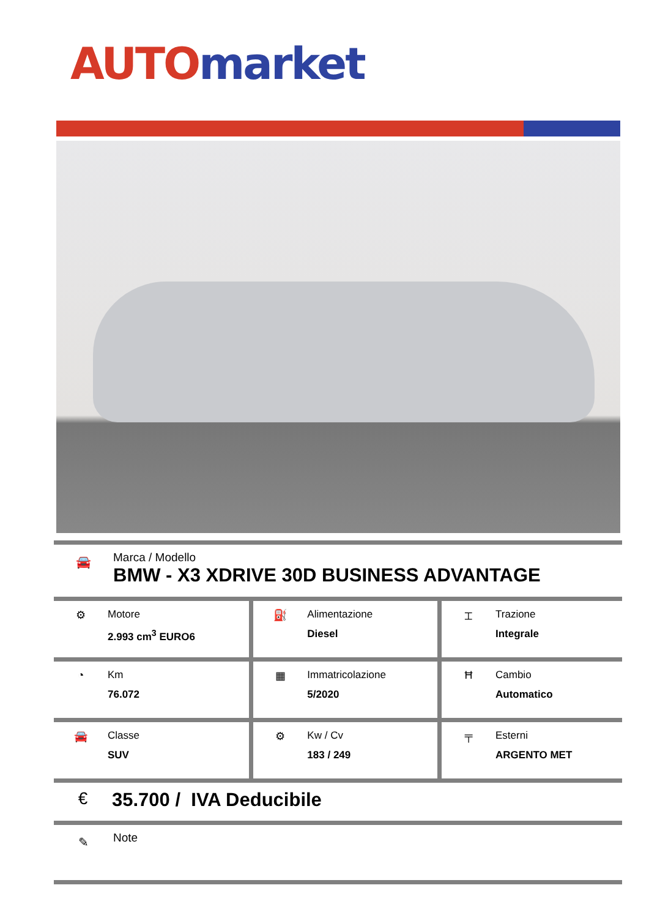AUTO market
🚘
Marca / Modello
BMW - X3 XDRIVE 30D BUSINESS ADVANTAGE
| ⚙ Motore 2.993 cm<sup>3</sup> EURO6 | ⛽ Alimentazione Diesel | ⌶ Trazione Integrale |
| ◔ Km 76.072 | ▦ Immatricolazione 5/2020 | Ħ Cambio Automatico |
| 🚘 Classe SUV | ⚙ Kw / Cv 183 / 249 | ╤ Esterni ARGENTO MET |
€ 35.700 / IVA Deducibile
✎
Note